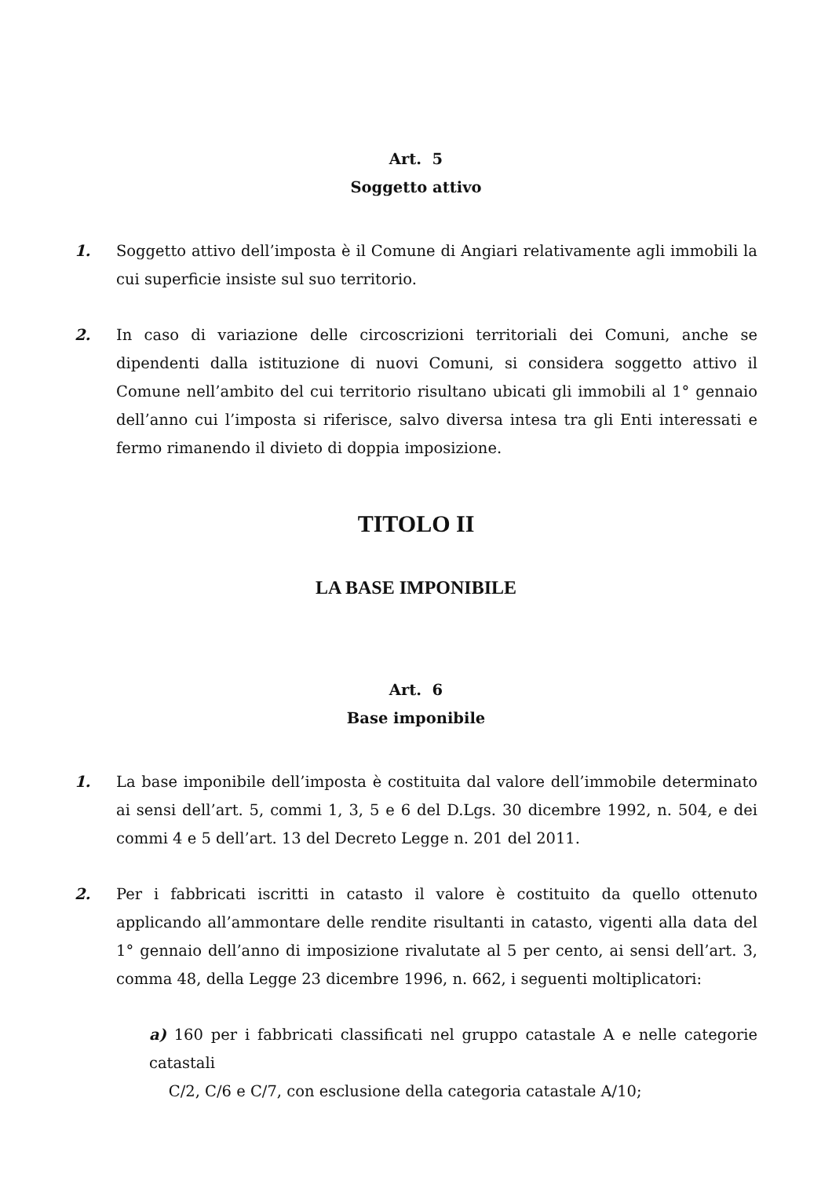Art. 5
Soggetto attivo
1. Soggetto attivo dell’imposta è il Comune di Angiari relativamente agli immobili la cui superficie insiste sul suo territorio.
2. In caso di variazione delle circoscrizioni territoriali dei Comuni, anche se dipendenti dalla istituzione di nuovi Comuni, si considera soggetto attivo il Comune nell’ambito del cui territorio risultano ubicati gli immobili al 1° gennaio dell’anno cui l’imposta si riferisce, salvo diversa intesa tra gli Enti interessati e fermo rimanendo il divieto di doppia imposizione.
TITOLO II
LA BASE IMPONIBILE
Art. 6
Base imponibile
1. La base imponibile dell’imposta è costituita dal valore dell’immobile determinato ai sensi dell’art. 5, commi 1, 3, 5 e 6 del D.Lgs. 30 dicembre 1992, n. 504, e dei commi 4 e 5 dell’art. 13 del Decreto Legge n. 201 del 2011.
2. Per i fabbricati iscritti in catasto il valore è costituito da quello ottenuto applicando all’ammontare delle rendite risultanti in catasto, vigenti alla data del 1° gennaio dell’anno di imposizione rivalutate al 5 per cento, ai sensi dell’art. 3, comma 48, della Legge 23 dicembre 1996, n. 662, i seguenti moltiplicatori:
a) 160 per i fabbricati classificati nel gruppo catastale A e nelle categorie catastali
C/2, C/6 e C/7, con esclusione della categoria catastale A/10;